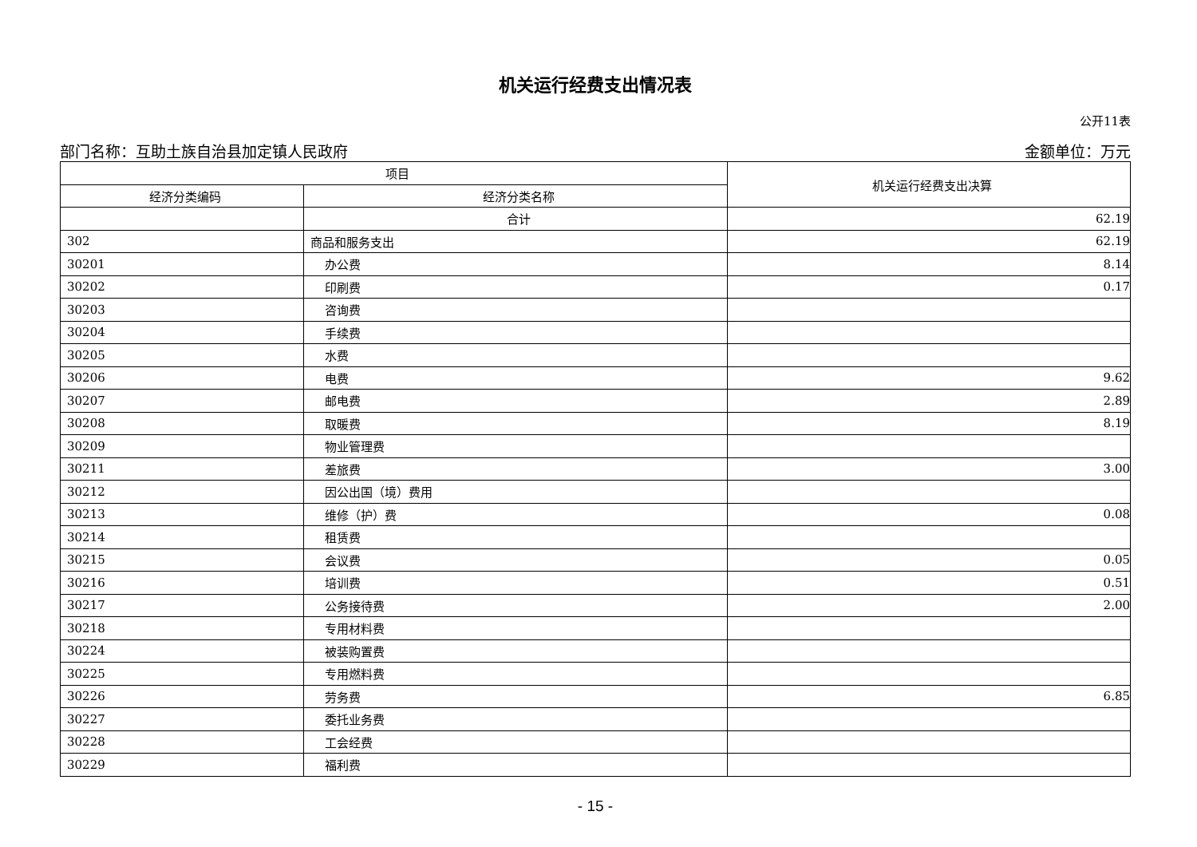机关运行经费支出情况表
公开11表
部门名称：互助土族自治县加定镇人民政府 金额单位：万元
| 项目 | | 机关运行经费支出决算 |
| --- | --- | --- |
| 经济分类编码 | 经济分类名称 | |
| | 合计 | 62.19 |
| 302 | 商品和服务支出 | 62.19 |
| 30201 | 办公费 | 8.14 |
| 30202 | 印刷费 | 0.17 |
| 30203 | 咨询费 | |
| 30204 | 手续费 | |
| 30205 | 水费 | |
| 30206 | 电费 | 9.62 |
| 30207 | 邮电费 | 2.89 |
| 30208 | 取暖费 | 8.19 |
| 30209 | 物业管理费 | |
| 30211 | 差旅费 | 3.00 |
| 30212 | 因公出国（境）费用 | |
| 30213 | 维修（护）费 | 0.08 |
| 30214 | 租赁费 | |
| 30215 | 会议费 | 0.05 |
| 30216 | 培训费 | 0.51 |
| 30217 | 公务接待费 | 2.00 |
| 30218 | 专用材料费 | |
| 30224 | 被装购置费 | |
| 30225 | 专用燃料费 | |
| 30226 | 劳务费 | 6.85 |
| 30227 | 委托业务费 | |
| 30228 | 工会经费 | |
| 30229 | 福利费 | |
- 15 -